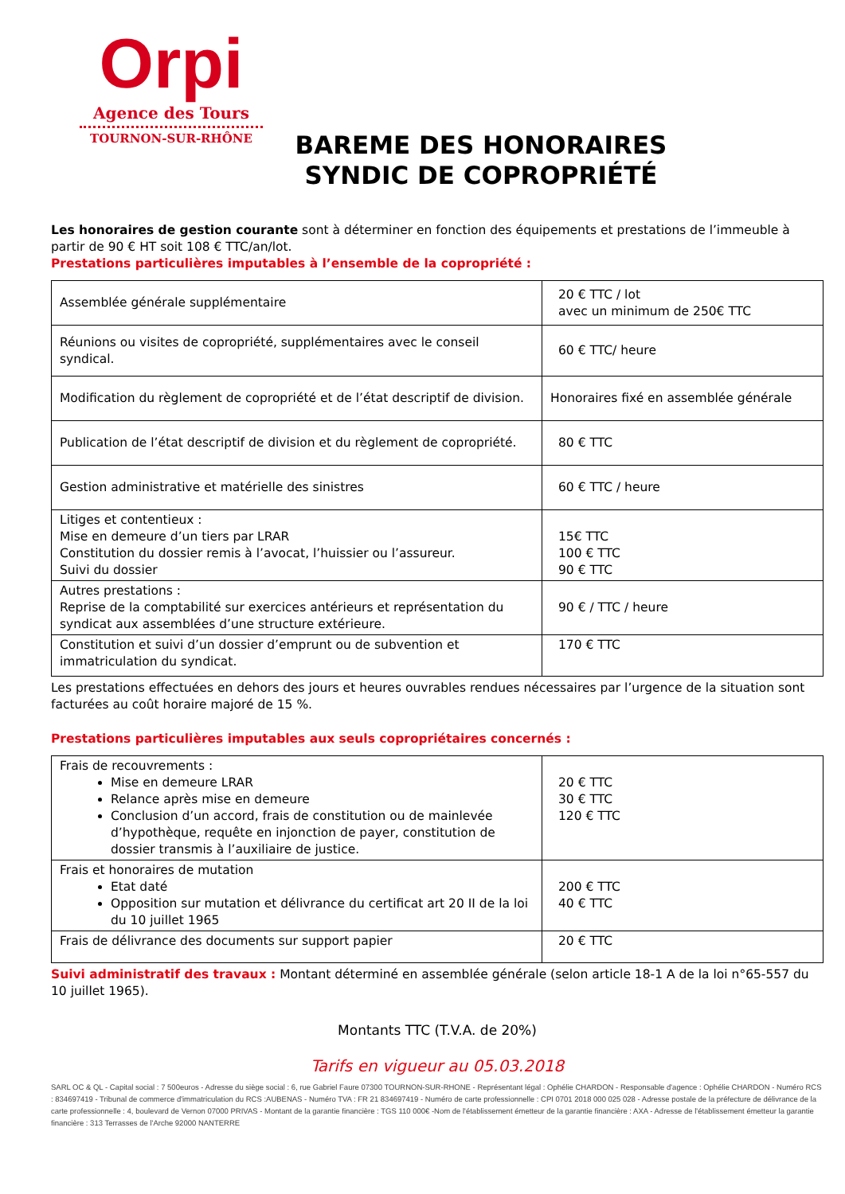Orpi
Agence des Tours
TOURNON-SUR-RHÔNE
BAREME DES HONORAIRES SYNDIC DE COPROPRIÉTÉ
Les honoraires de gestion courante sont à déterminer en fonction des équipements et prestations de l’immeuble à partir de 90 € HT soit 108 € TTC/an/lot.
Prestations particulières imputables à l’ensemble de la copropriété :
| Assemblée générale supplémentaire | 20 € TTC / lot avec un minimum de 250€ TTC |
| Réunions ou visites de copropriété, supplémentaires avec le conseil syndical. | 60 € TTC/ heure |
| Modification du règlement de copropriété et de l’état descriptif de division. | Honoraires fixé en assemblée générale |
| Publication de l’état descriptif de division et du règlement de copropriété. | 80 € TTC |
| Gestion administrative et matérielle des sinistres | 60 € TTC / heure |
| Litiges et contentieux : Mise en demeure d’un tiers par LRAR Constitution du dossier remis à l’avocat, l’huissier ou l’assureur. Suivi du dossier | 15€ TTC 100 € TTC 90 € TTC |
| Autres prestations : Reprise de la comptabilité sur exercices antérieurs et représentation du syndicat aux assemblées d’une structure extérieure. | 90 € / TTC / heure |
| Constitution et suivi d’un dossier d’emprunt ou de subvention et immatriculation du syndicat. | 170 € TTC |
Les prestations effectuées en dehors des jours et heures ouvrables rendues nécessaires par l’urgence de la situation sont facturées au coût horaire majoré de 15 %.
Prestations particulières imputables aux seuls copropriétaires concernés :
| Frais de recouvrements : Mise en demeure LRAR Relance après mise en demeure Conclusion d’un accord, frais de constitution ou de mainlevée d’hypothèque, requête en injonction de payer, constitution de dossier transmis à l’auxiliaire de justice. | 20 € TTC 30 € TTC 120 € TTC |
| Frais et honoraires de mutation Etat daté Opposition sur mutation et délivrance du certificat art 20 II de la loi du 10 juillet 1965 | 200 € TTC 40 € TTC |
| Frais de délivrance des documents sur support papier | 20 € TTC |
Suivi administratif des travaux : Montant déterminé en assemblée générale (selon article 18-1 A de la loi n°65-557 du 10 juillet 1965).
Montants TTC (T.V.A. de 20%)
Tarifs en vigueur au 05.03.2018
SARL OC & QL - Capital social : 7 500euros - Adresse du siège social : 6, rue Gabriel Faure 07300 TOURNON-SUR-RHONE - Représentant légal : Ophélie CHARDON - Responsable d'agence : Ophélie CHARDON - Numéro RCS : 834697419 - Tribunal de commerce d'immatriculation du RCS :AUBENAS - Numéro TVA : FR 21 834697419 - Numéro de carte professionnelle : CPI 0701 2018 000 025 028 - Adresse postale de la préfecture de délivrance de la carte professionnelle : 4, boulevard de Vernon 07000 PRIVAS - Montant de la garantie financière : TGS 110 000€ -Nom de l'établissement émetteur de la garantie financière : AXA - Adresse de l'établissement émetteur la garantie financière : 313 Terrasses de l'Arche 92000 NANTERRE